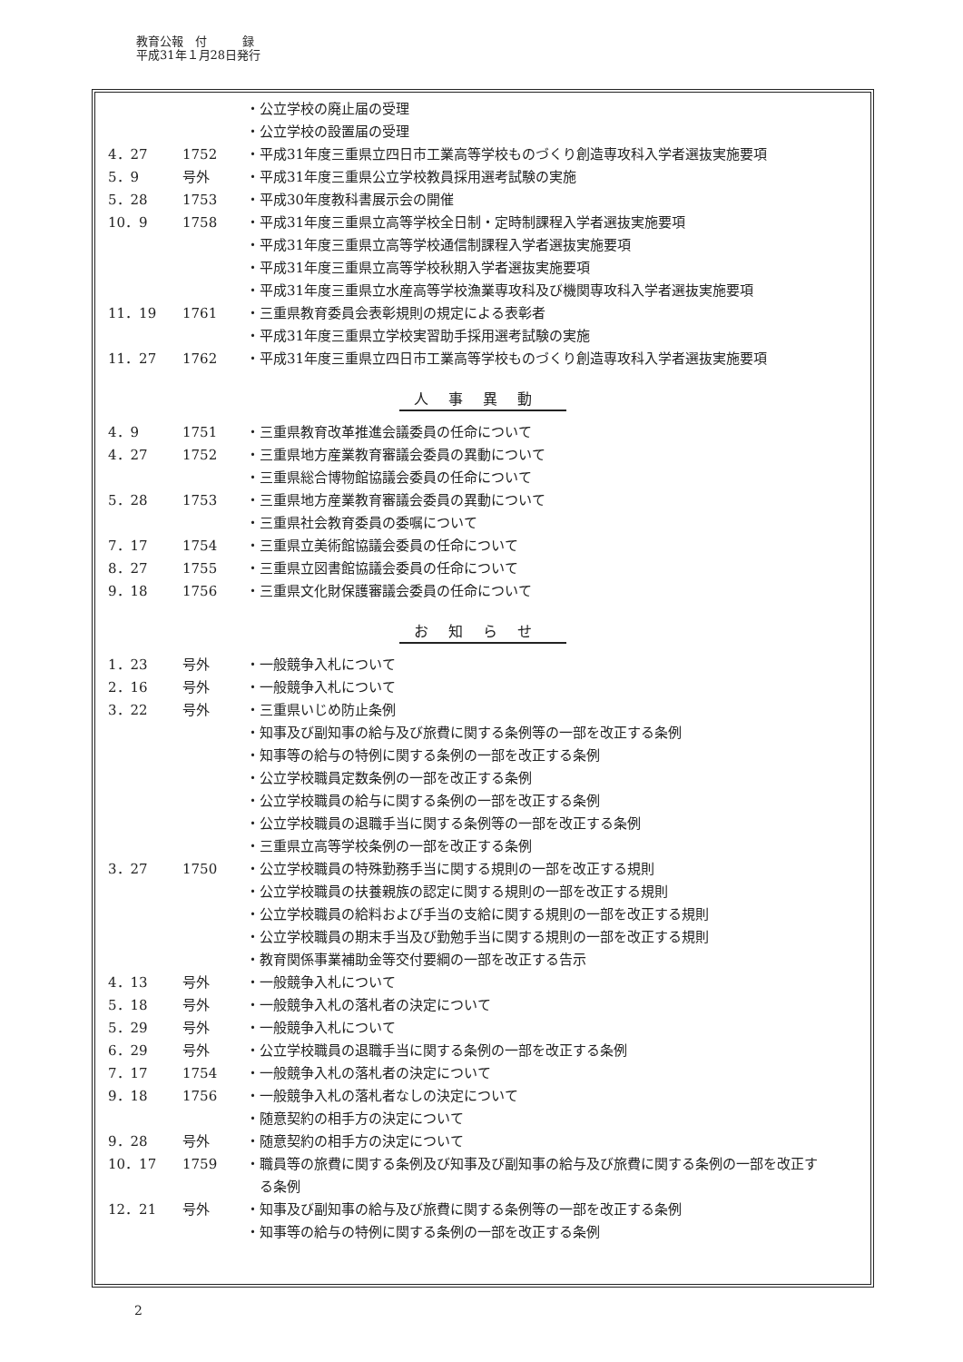教育公報　付　　　録
平成31年１月28日発行
| | | ・公立学校の廃止届の受理 |
| | | ・公立学校の設置届の受理 |
| 4．27 | 1752 | ・平成31年度三重県立四日市工業高等学校ものづくり創造専攻科入学者選抜実施要項 |
| 5．9 | 号外 | ・平成31年度三重県公立学校教員採用選考試験の実施 |
| 5．28 | 1753 | ・平成30年度教科書展示会の開催 |
| 10．9 | 1758 | ・平成31年度三重県立高等学校全日制・定時制課程入学者選抜実施要項 |
| | | ・平成31年度三重県立高等学校通信制課程入学者選抜実施要項 |
| | | ・平成31年度三重県立高等学校秋期入学者選抜実施要項 |
| | | ・平成31年度三重県立水産高等学校漁業専攻科及び機関専攻科入学者選抜実施要項 |
| 11．19 | 1761 | ・三重県教育委員会表彰規則の規定による表彰者 |
| | | ・平成31年度三重県立学校実習助手採用選考試験の実施 |
| 11．27 | 1762 | ・平成31年度三重県立四日市工業高等学校ものづくり創造専攻科入学者選抜実施要項 |
人事異動
| 4．9 | 1751 | ・三重県教育改革推進会議委員の任命について |
| 4．27 | 1752 | ・三重県地方産業教育審議会委員の異動について |
| | | ・三重県総合博物館協議会委員の任命について |
| 5．28 | 1753 | ・三重県地方産業教育審議会委員の異動について |
| | | ・三重県社会教育委員の委嘱について |
| 7．17 | 1754 | ・三重県立美術館協議会委員の任命について |
| 8．27 | 1755 | ・三重県立図書館協議会委員の任命について |
| 9．18 | 1756 | ・三重県文化財保護審議会委員の任命について |
お知らせ
| 1．23 | 号外 | ・一般競争入札について |
| 2．16 | 号外 | ・一般競争入札について |
| 3．22 | 号外 | ・三重県いじめ防止条例 |
| | | ・知事及び副知事の給与及び旅費に関する条例等の一部を改正する条例 |
| | | ・知事等の給与の特例に関する条例の一部を改正する条例 |
| | | ・公立学校職員定数条例の一部を改正する条例 |
| | | ・公立学校職員の給与に関する条例の一部を改正する条例 |
| | | ・公立学校職員の退職手当に関する条例等の一部を改正する条例 |
| | | ・三重県立高等学校条例の一部を改正する条例 |
| 3．27 | 1750 | ・公立学校職員の特殊勤務手当に関する規則の一部を改正する規則 |
| | | ・公立学校職員の扶養親族の認定に関する規則の一部を改正する規則 |
| | | ・公立学校職員の給料および手当の支給に関する規則の一部を改正する規則 |
| | | ・公立学校職員の期末手当及び勤勉手当に関する規則の一部を改正する規則 |
| | | ・教育関係事業補助金等交付要綱の一部を改正する告示 |
| 4．13 | 号外 | ・一般競争入札について |
| 5．18 | 号外 | ・一般競争入札の落札者の決定について |
| 5．29 | 号外 | ・一般競争入札について |
| 6．29 | 号外 | ・公立学校職員の退職手当に関する条例の一部を改正する条例 |
| 7．17 | 1754 | ・一般競争入札の落札者の決定について |
| 9．18 | 1756 | ・一般競争入札の落札者なしの決定について |
| | | ・随意契約の相手方の決定について |
| 9．28 | 号外 | ・随意契約の相手方の決定について |
| 10．17 | 1759 | ・職員等の旅費に関する条例及び知事及び副知事の給与及び旅費に関する条例の一部を改正す る条例 |
| 12．21 | 号外 | ・知事及び副知事の給与及び旅費に関する条例等の一部を改正する条例 |
| | | ・知事等の給与の特例に関する条例の一部を改正する条例 |
2